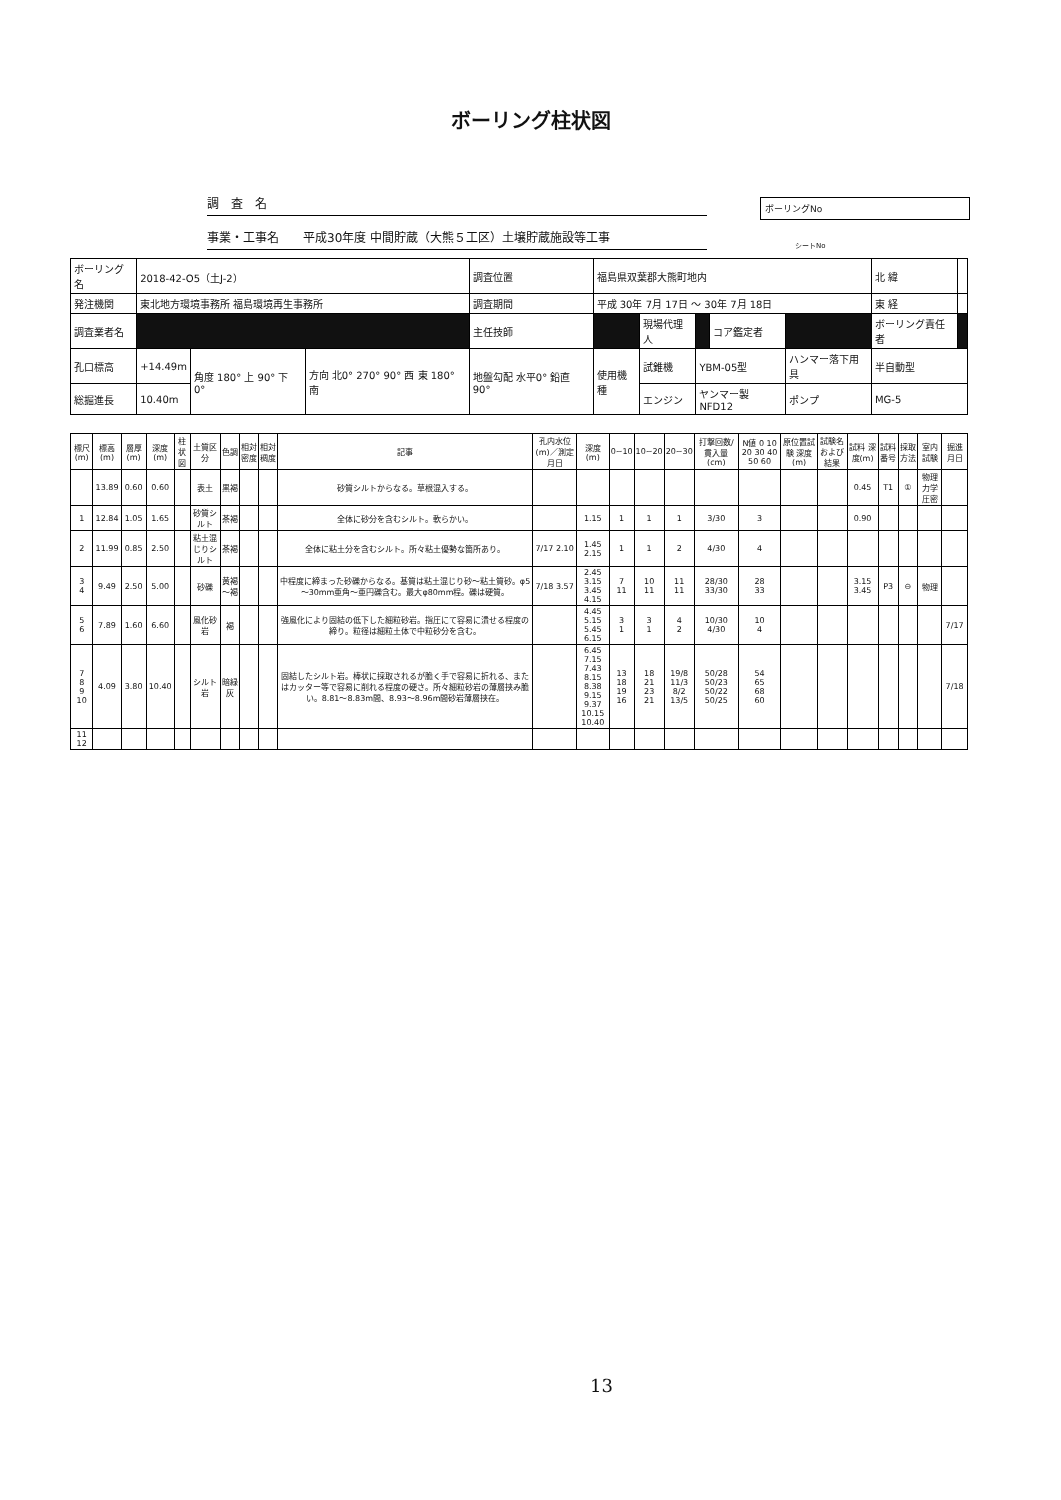ボーリング柱状図
調　査　名
事業・工事名　　平成30年度 中間貯蔵（大熊５工区）土壌貯蔵施設等工事
ボーリングNo
シートNo
| ボーリング名 | 2018-42-O5（土J-2） | | | 調査位置 | 福島県双葉郡大熊町地内 | | | | | 北 緯 | |
| 発注機関 | 東北地方環境事務所 福島環境再生事務所 | | | 調査期間 | 平成 30年 7月 17日 ～ 30年 7月 18日 | | | | | 東 経 | |
| 調査業者名 | | | | 主任技師 | | 現場代理人 | | コア鑑定者 | | ボーリング責任者 | |
| 孔口標高 | +14.49m | 角度 180° 上 90° 下 0° | 方向 北0° 270° 90° 西 東 180° 南 | 地盤勾配 水平0° 鉛直 90° | 使用機種 | 試錐機 | YBM-05型 | | ハンマー落下用具 | 半自動型 | |
| 総掘進長 | 10.40m | | | | | エンジン | ヤンマー製NFD12 | | ポンプ | MG-5 | |
| 標尺(m) | 標高(m) | 層厚(m) | 深度(m) | 柱状図 | 土質区分 | 色調 | 相対密度 | 相対稠度 | 記事 | 孔内水位(m)／測定月日 | 深度(m) | 0~10 | 10~20 | 20~30 | 打撃回数/貫入量(cm) | N値 0 10 20 30 40 50 60 | 原位置試験 深度(m) | 試験名および結果 | 試料 深度(m) | 試料番号 | 採取方法 | 室内試験 | 掘進月日 |
| --- | --- | --- | --- | --- | --- | --- | --- | --- | --- | --- | --- | --- | --- | --- | --- | --- | --- | --- | --- | --- | --- | --- | --- |
| | 13.89 | 0.60 | 0.60 | | 表土 | 黒褐 | | | 砂質シルトからなる。草根混入する。 | | | | | | | | | | 0.45 | T1 | ① | 物理力学圧密 | |
| 1 | 12.84 | 1.05 | 1.65 | | 砂質シルト | 茶褐 | | | 全体に砂分を含むシルト。軟らかい。 | | 1.15 | 1 | 1 | 1 | 3/30 | 3 | | | 0.90 | | | | |
| 2 | 11.99 | 0.85 | 2.50 | | 粘土混じりシルト | 茶褐 | | | 全体に粘土分を含むシルト。所々粘土優勢な箇所あり。 | 7/17 2.10 | 1.45 2.15 | 1 | 1 | 2 | 4/30 | 4 | | | | | | | |
| 3 4 | 9.49 | 2.50 | 5.00 | | 砂礫 | 黄褐～褐 | | | 中程度に締まった砂礫からなる。基質は粘土混じり砂～粘土質砂。φ5～30mm亜角～亜円礫含む。最大φ80mm程。礫は硬質。 | 7/18 3.57 | 2.45 3.15 3.45 4.15 | 7 11 | 10 11 | 11 11 | 28/30 33/30 | 28 33 | | | 3.15 3.45 | P3 | ⊖ | 物理 | |
| 5 6 | 7.89 | 1.60 | 6.60 | | 風化砂岩 | 褐 | | | 強風化により固結の低下した細粒砂岩。指圧にて容易に潰せる程度の締り。粒径は細粒土体で中粒砂分を含む。 | | 4.45 5.15 5.45 6.15 | 3 1 | 3 1 | 4 2 | 10/30 4/30 | 10 4 | | | | | | | 7/17 |
| 7 8 9 10 | 4.09 | 3.80 | 10.40 | | シルト岩 | 暗緑灰 | | | 固結したシルト岩。棒状に採取されるが脆く手で容易に折れる、またはカッター等で容易に削れる程度の硬さ。所々細粒砂岩の薄層挟み脆い。8.81～8.83m間、8.93～8.96m間砂岩薄層挟在。 | | 6.45 7.15 7.43 8.15 8.38 9.15 9.37 10.15 10.40 | 13 18 19 16 | 18 21 23 21 | 19/8 11/3 8/2 13/5 | 50/28 50/23 50/22 50/25 | 54 65 68 60 | | | | | | | 7/18 |
| 11 12 | | | | | | | | | | | | | | | | | | | | | | | |
13